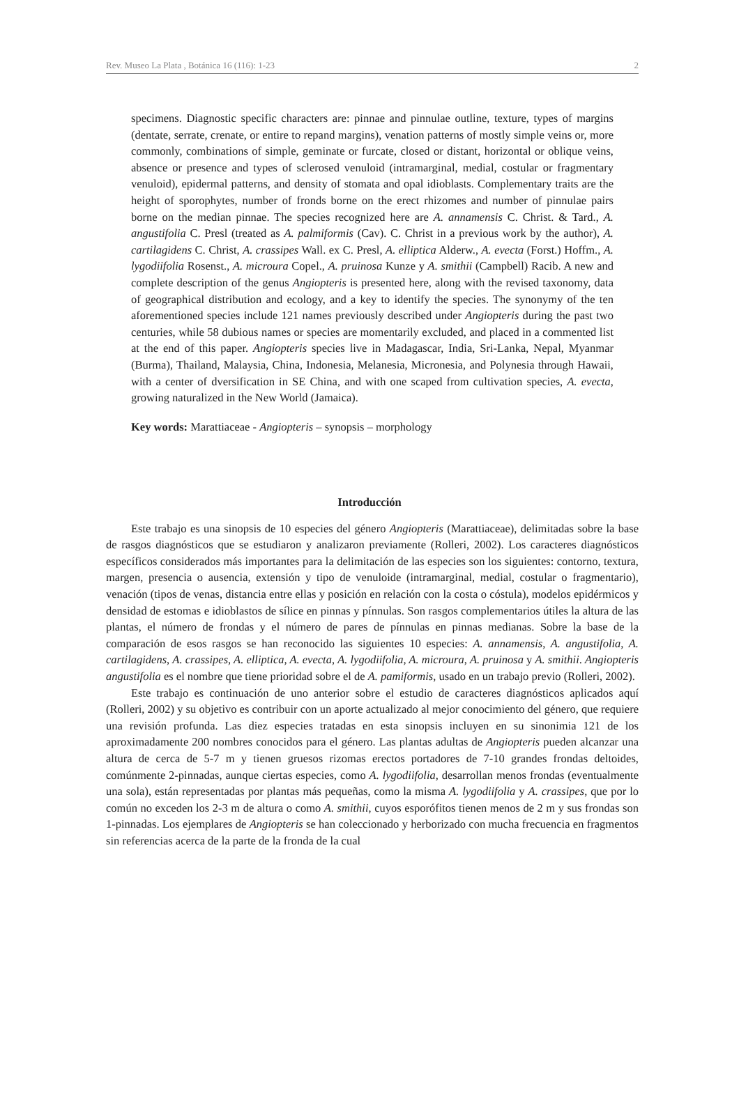Rev. Museo La Plata , Botánica 16 (116): 1-23 2
specimens. Diagnostic specific characters are: pinnae and pinnulae outline, texture, types of margins (dentate, serrate, crenate, or entire to repand margins), venation patterns of mostly simple veins or, more commonly, combinations of simple, geminate or furcate, closed or distant, horizontal or oblique veins, absence or presence and types of sclerosed venuloid (intramarginal, medial, costular or fragmentary venuloid), epidermal patterns, and density of stomata and opal idioblasts. Complementary traits are the height of sporophytes, number of fronds borne on the erect rhizomes and number of pinnulae pairs borne on the median pinnae. The species recognized here are A. annamensis C. Christ. & Tard., A. angustifolia C. Presl (treated as A. palmiformis (Cav). C. Christ in a previous work by the author), A. cartilagidens C. Christ, A. crassipes Wall. ex C. Presl, A. elliptica Alderw., A. evecta (Forst.) Hoffm., A. lygodiifolia Rosenst., A. microura Copel., A. pruinosa Kunze y A. smithii (Campbell) Racib. A new and complete description of the genus Angiopteris is presented here, along with the revised taxonomy, data of geographical distribution and ecology, and a key to identify the species. The synonymy of the ten aforementioned species include 121 names previously described under Angiopteris during the past two centuries, while 58 dubious names or species are momentarily excluded, and placed in a commented list at the end of this paper. Angiopteris species live in Madagascar, India, Sri-Lanka, Nepal, Myanmar (Burma), Thailand, Malaysia, China, Indonesia, Melanesia, Micronesia, and Polynesia through Hawaii, with a center of dversification in SE China, and with one scaped from cultivation species, A. evecta, growing naturalized in the New World (Jamaica).
Key words: Marattiaceae - Angiopteris – synopsis – morphology
Introducción
Este trabajo es una sinopsis de 10 especies del género Angiopteris (Marattiaceae), delimitadas sobre la base de rasgos diagnósticos que se estudiaron y analizaron previamente (Rolleri, 2002). Los caracteres diagnósticos específicos considerados más importantes para la delimitación de las especies son los siguientes: contorno, textura, margen, presencia o ausencia, extensión y tipo de venuloide (intramarginal, medial, costular o fragmentario), venación (tipos de venas, distancia entre ellas y posición en relación con la costa o cóstula), modelos epidérmicos y densidad de estomas e idioblastos de sílice en pinnas y pínnulas. Son rasgos complementarios útiles la altura de las plantas, el número de frondas y el número de pares de pínnulas en pinnas medianas. Sobre la base de la comparación de esos rasgos se han reconocido las siguientes 10 especies: A. annamensis, A. angustifolia, A. cartilagidens, A. crassipes, A. elliptica, A. evecta, A. lygodiifolia, A. microura, A. pruinosa y A. smithii. Angiopteris angustifolia es el nombre que tiene prioridad sobre el de A. pamiformis, usado en un trabajo previo (Rolleri, 2002).
Este trabajo es continuación de uno anterior sobre el estudio de caracteres diagnósticos aplicados aquí (Rolleri, 2002) y su objetivo es contribuir con un aporte actualizado al mejor conocimiento del género, que requiere una revisión profunda. Las diez especies tratadas en esta sinopsis incluyen en su sinonimia 121 de los aproximadamente 200 nombres conocidos para el género. Las plantas adultas de Angiopteris pueden alcanzar una altura de cerca de 5-7 m y tienen gruesos rizomas erectos portadores de 7-10 grandes frondas deltoides, comúnmente 2-pinnadas, aunque ciertas especies, como A. lygodiifolia, desarrollan menos frondas (eventualmente una sola), están representadas por plantas más pequeñas, como la misma A. lygodiifolia y A. crassipes, que por lo común no exceden los 2-3 m de altura o como A. smithii, cuyos esporófitos tienen menos de 2 m y sus frondas son 1-pinnadas. Los ejemplares de Angiopteris se han coleccionado y herborizado con mucha frecuencia en fragmentos sin referencias acerca de la parte de la fronda de la cual